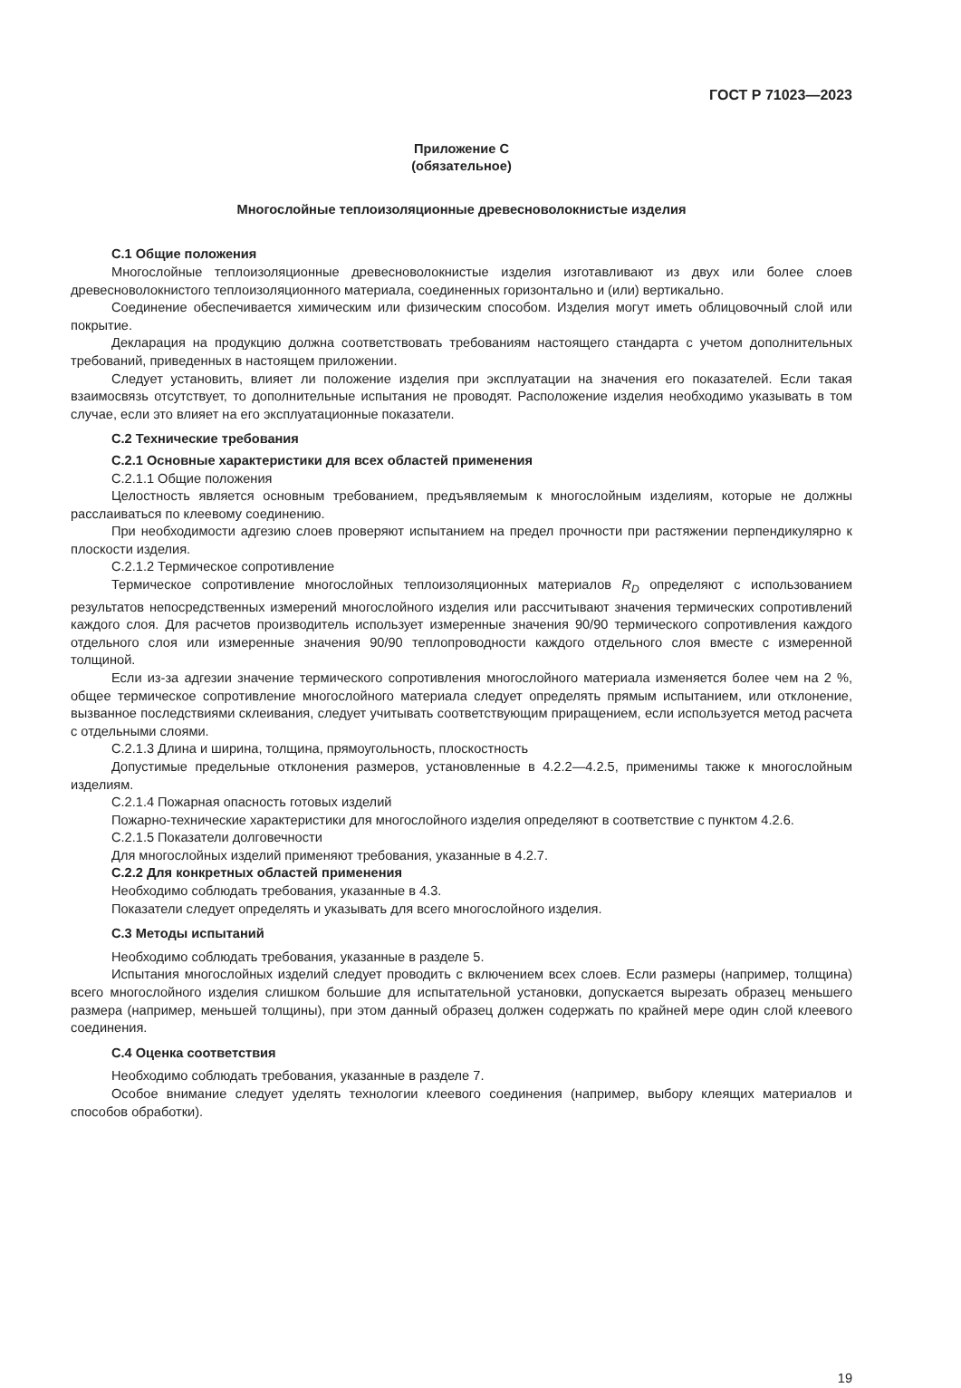ГОСТ Р 71023—2023
Приложение С
(обязательное)
Многослойные теплоизоляционные древесноволокнистые изделия
С.1 Общие положения
Многослойные теплоизоляционные древесноволокнистые изделия изготавливают из двух или более слоев древесноволокнистого теплоизоляционного материала, соединенных горизонтально и (или) вертикально.
Соединение обеспечивается химическим или физическим способом. Изделия могут иметь облицовочный слой или покрытие.
Декларация на продукцию должна соответствовать требованиям настоящего стандарта с учетом дополнительных требований, приведенных в настоящем приложении.
Следует установить, влияет ли положение изделия при эксплуатации на значения его показателей. Если такая взаимосвязь отсутствует, то дополнительные испытания не проводят. Расположение изделия необходимо указывать в том случае, если это влияет на его эксплуатационные показатели.
С.2 Технические требования
С.2.1 Основные характеристики для всех областей применения
С.2.1.1 Общие положения
Целостность является основным требованием, предъявляемым к многослойным изделиям, которые не должны расслаиваться по клеевому соединению.
При необходимости адгезию слоев проверяют испытанием на предел прочности при растяжении перпендикулярно к плоскости изделия.
С.2.1.2 Термическое сопротивление
Термическое сопротивление многослойных теплоизоляционных материалов R<sub>D</sub> определяют с использованием результатов непосредственных измерений многослойного изделия или рассчитывают значения термических сопротивлений каждого слоя. Для расчетов производитель использует измеренные значения 90/90 термического сопротивления каждого отдельного слоя или измеренные значения 90/90 теплопроводности каждого отдельного слоя вместе с измеренной толщиной.
Если из-за адгезии значение термического сопротивления многослойного материала изменяется более чем на 2 %, общее термическое сопротивление многослойного материала следует определять прямым испытанием, или отклонение, вызванное последствиями склеивания, следует учитывать соответствующим приращением, если используется метод расчета с отдельными слоями.
С.2.1.3 Длина и ширина, толщина, прямоугольность, плоскостность
Допустимые предельные отклонения размеров, установленные в 4.2.2—4.2.5, применимы также к многослойным изделиям.
С.2.1.4 Пожарная опасность готовых изделий
Пожарно-технические характеристики для многослойного изделия определяют в соответствие с пунктом 4.2.6.
С.2.1.5 Показатели долговечности
Для многослойных изделий применяют требования, указанные в 4.2.7.
С.2.2 Для конкретных областей применения
Необходимо соблюдать требования, указанные в 4.3.
Показатели следует определять и указывать для всего многослойного изделия.
С.3 Методы испытаний
Необходимо соблюдать требования, указанные в разделе 5.
Испытания многослойных изделий следует проводить с включением всех слоев. Если размеры (например, толщина) всего многослойного изделия слишком большие для испытательной установки, допускается вырезать образец меньшего размера (например, меньшей толщины), при этом данный образец должен содержать по крайней мере один слой клеевого соединения.
С.4 Оценка соответствия
Необходимо соблюдать требования, указанные в разделе 7.
Особое внимание следует уделять технологии клеевого соединения (например, выбору клеящих материалов и способов обработки).
19